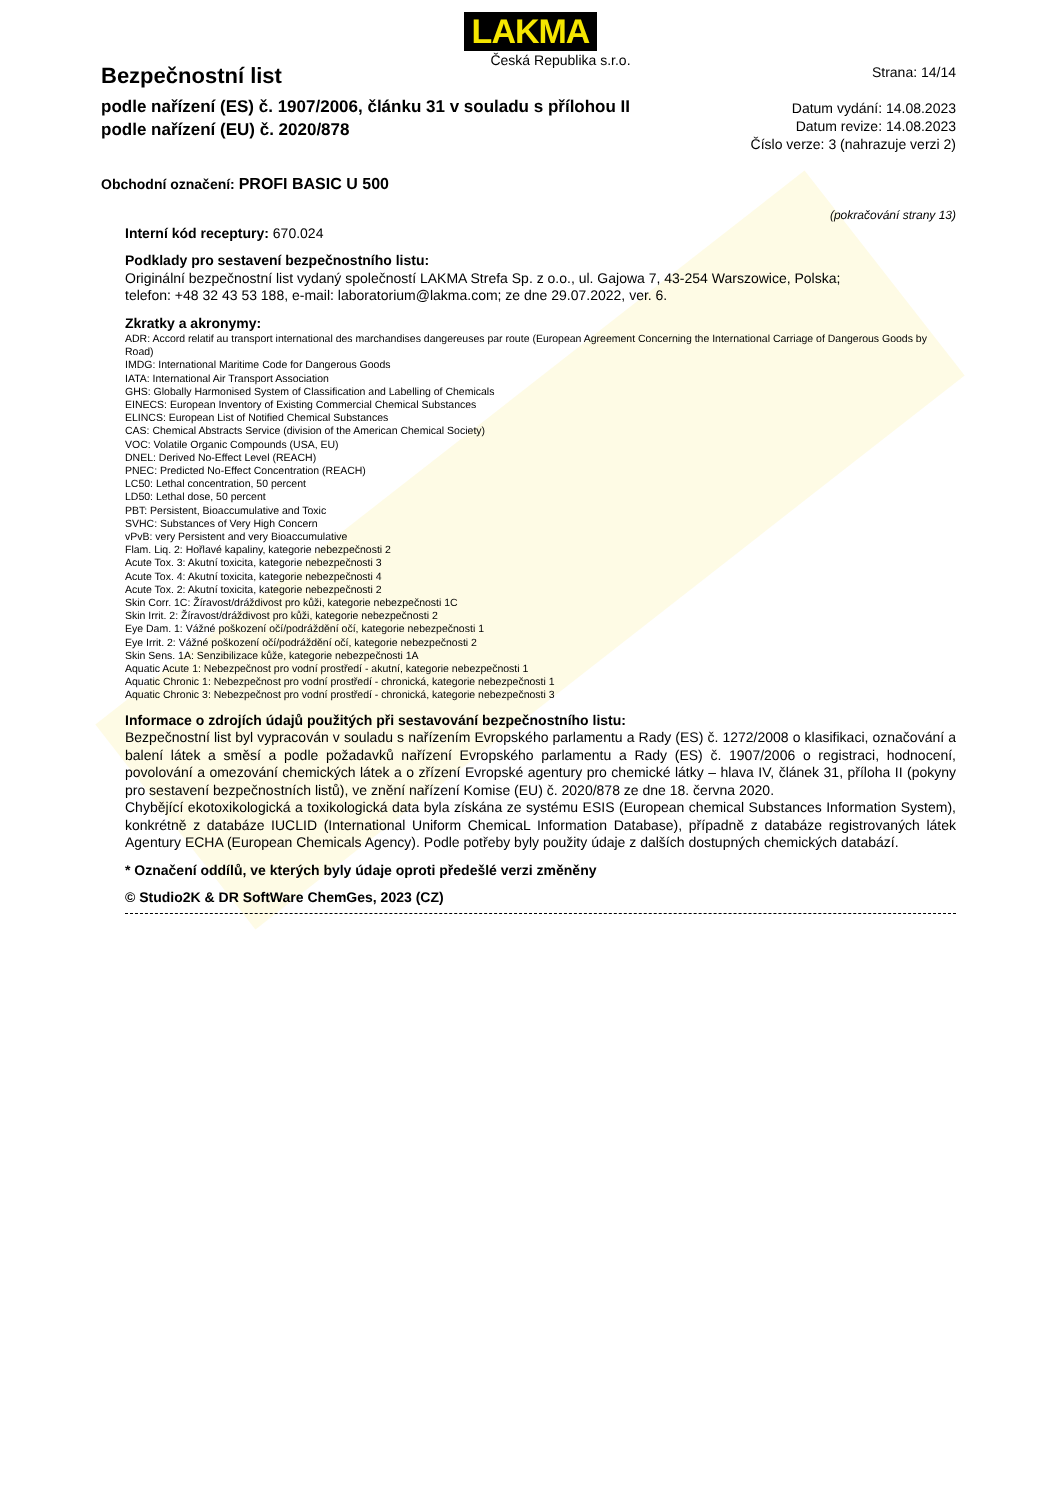LAKMA
Česká Republika s.r.o.
Bezpečnostní list
podle nařízení (ES) č. 1907/2006, článku 31 v souladu s přílohou II
podle nařízení (EU) č. 2020/878
Strana: 14/14
Datum vydání: 14.08.2023
Datum revize: 14.08.2023
Číslo verze: 3 (nahrazuje verzi 2)
Obchodní označení: PROFI BASIC U 500
(pokračování strany 13)
Interní kód receptury: 670.024
Podklady pro sestavení bezpečnostního listu:
Originální bezpečnostní list vydaný společností LAKMA Strefa Sp. z o.o., ul. Gajowa 7, 43-254 Warszowice, Polska;
telefon: +48 32 43 53 188, e-mail: laboratorium@lakma.com; ze dne 29.07.2022, ver. 6.
Zkratky a akronymy:
ADR: Accord relatif au transport international des marchandises dangereuses par route (European Agreement Concerning the International Carriage of Dangerous Goods by Road)
IMDG: International Maritime Code for Dangerous Goods
IATA: International Air Transport Association
GHS: Globally Harmonised System of Classification and Labelling of Chemicals
EINECS: European Inventory of Existing Commercial Chemical Substances
ELINCS: European List of Notified Chemical Substances
CAS: Chemical Abstracts Service (division of the American Chemical Society)
VOC: Volatile Organic Compounds (USA, EU)
DNEL: Derived No-Effect Level (REACH)
PNEC: Predicted No-Effect Concentration (REACH)
LC50: Lethal concentration, 50 percent
LD50: Lethal dose, 50 percent
PBT: Persistent, Bioaccumulative and Toxic
SVHC: Substances of Very High Concern
vPvB: very Persistent and very Bioaccumulative
Flam. Liq. 2: Hořlavé kapaliny, kategorie nebezpečnosti 2
Acute Tox. 3: Akutní toxicita, kategorie nebezpečnosti 3
Acute Tox. 4: Akutní toxicita, kategorie nebezpečnosti 4
Acute Tox. 2: Akutní toxicita, kategorie nebezpečnosti 2
Skin Corr. 1C: Žíravost/dráždivost pro kůži, kategorie nebezpečnosti 1C
Skin Irrit. 2: Žíravost/dráždivost pro kůži, kategorie nebezpečnosti 2
Eye Dam. 1: Vážné poškození očí/podráždění očí, kategorie nebezpečnosti 1
Eye Irrit. 2: Vážné poškození očí/podráždění očí, kategorie nebezpečnosti 2
Skin Sens. 1A: Senzibilizace kůže, kategorie nebezpečnosti 1A
Aquatic Acute 1: Nebezpečnost pro vodní prostředí - akutní, kategorie nebezpečnosti 1
Aquatic Chronic 1: Nebezpečnost pro vodní prostředí - chronická, kategorie nebezpečnosti 1
Aquatic Chronic 3: Nebezpečnost pro vodní prostředí - chronická, kategorie nebezpečnosti 3
Informace o zdrojích údajů použitých při sestavování bezpečnostního listu:
Bezpečnostní list byl vypracován v souladu s nařízením Evropského parlamentu a Rady (ES) č. 1272/2008 o klasifikaci, označování a balení látek a směsí a podle požadavků nařízení Evropského parlamentu a Rady (ES) č. 1907/2006 o registraci, hodnocení, povolování a omezování chemických látek a o zřízení Evropské agentury pro chemické látky – hlava IV, článek 31, příloha II (pokyny pro sestavení bezpečnostních listů), ve znění nařízení Komise (EU) č. 2020/878 ze dne 18. června 2020.
Chybějící ekotoxikologická a toxikologická data byla získána ze systému ESIS (European chemical Substances Information System), konkrétně z databáze IUCLID (International Uniform ChemicaL Information Database), případně z databáze registrovaných látek Agentury ECHA (European Chemicals Agency). Podle potřeby byly použity údaje z dalších dostupných chemických databází.
* Označení oddílů, ve kterých byly údaje oproti předešlé verzi změněny
© Studio2K & DR SoftWare ChemGes, 2023 (CZ)